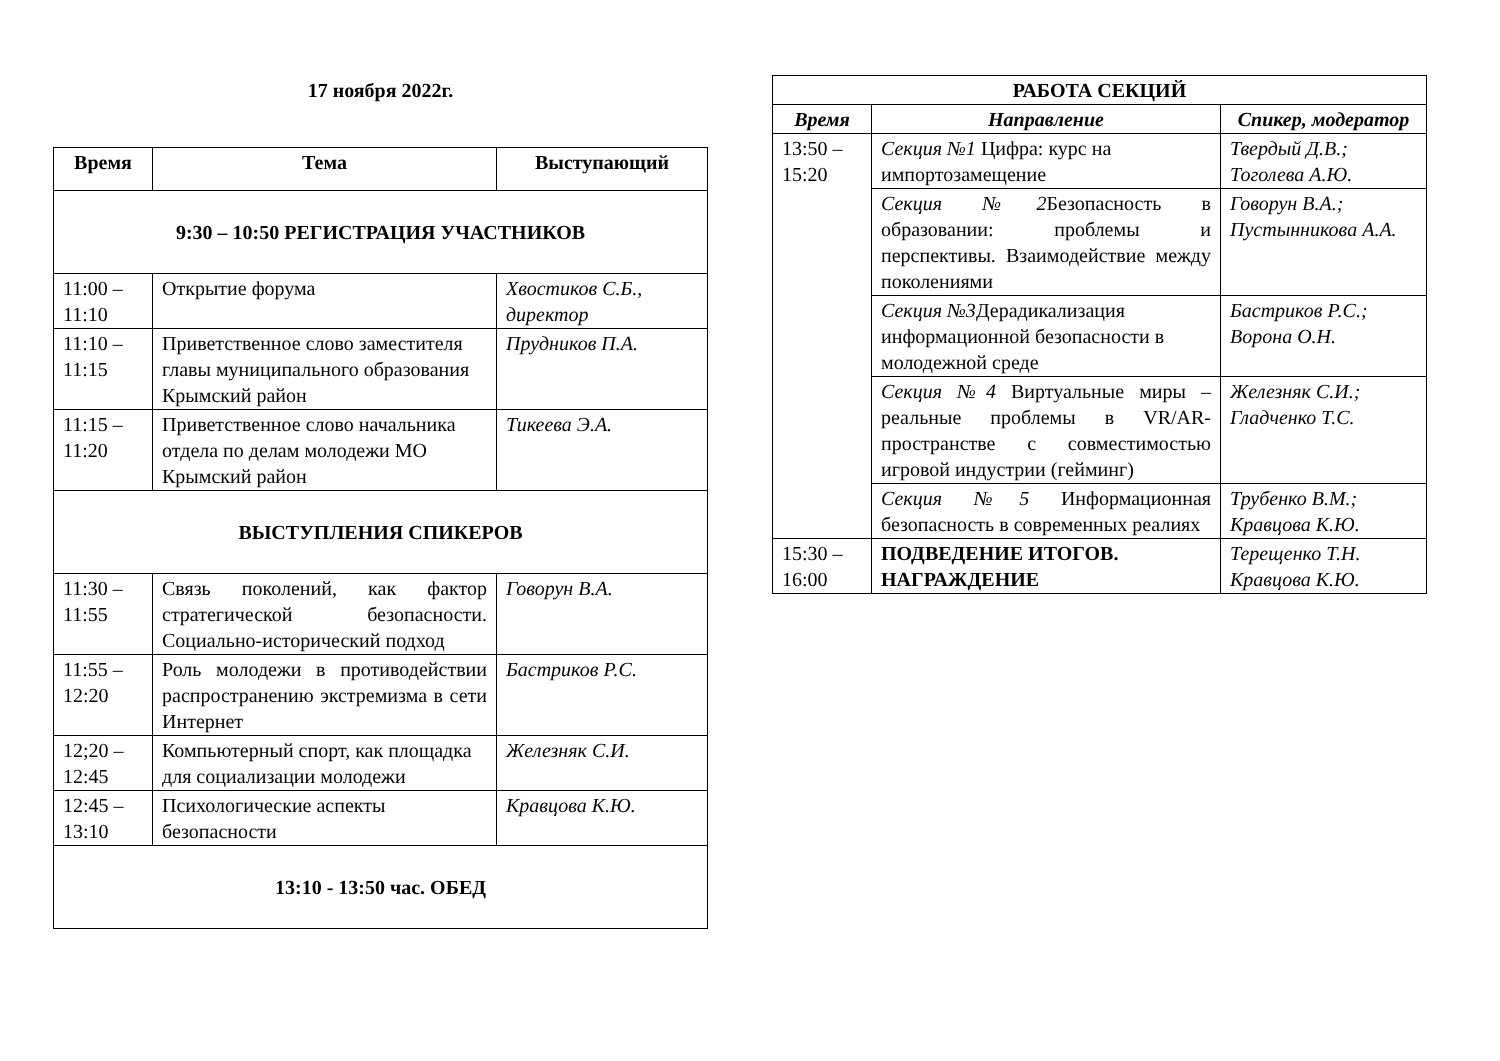17 ноября 2022г.
| Время | Тема | Выступающий |
| --- | --- | --- |
| 9:30 – 10:50 РЕГИСТРАЦИЯ УЧАСТНИКОВ | | |
| 11:00 – 11:10 | Открытие форума | Хвостиков С.Б., директор |
| 11:10 – 11:15 | Приветственное слово заместителя главы муниципального образования Крымский район | Прудников П.А. |
| 11:15 – 11:20 | Приветственное слово начальника отдела по делам молодежи МО Крымский район | Тикеева Э.А. |
| ВЫСТУПЛЕНИЯ СПИКЕРОВ | | |
| 11:30 – 11:55 | Связь поколений, как фактор стратегической безопасности. Социально-исторический подход | Говорун В.А. |
| 11:55 – 12:20 | Роль молодежи в противодействии распространению экстремизма в сети Интернет | Бастриков Р.С. |
| 12;20 – 12:45 | Компьютерный спорт, как площадка для социализации молодежи | Железняк С.И. |
| 12:45 – 13:10 | Психологические аспекты безопасности | Кравцова К.Ю. |
| 13:10 - 13:50 час. ОБЕД | | |
| РАБОТА СЕКЦИЙ | | |
| --- | --- | --- |
| Время | Направление | Спикер, модератор |
| 13:50 – 15:20 | Секция №1 Цифра: курс на импортозамещение | Твердый Д.В.; Тоголева А.Ю. |
| | Секция №2 Безопасность в образовании: проблемы и перспективы. Взаимодействие между поколениями | Говорун В.А.; Пустынникова А.А. |
| | Секция №3 Дерадикализация информационной безопасности в молодежной среде | Бастриков Р.С.; Ворона О.Н. |
| | Секция №4 Виртуальные миры – реальные проблемы в VR/AR-пространстве с совместимостью игровой индустрии (гейминг) | Железняк С.И.; Гладченко Т.С. |
| | Секция №5 Информационная безопасность в современных реалиях | Трубенко В.М.; Кравцова К.Ю. |
| 15:30 – 16:00 | ПОДВЕДЕНИЕ ИТОГОВ. НАГРАЖДЕНИЕ | Терещенко Т.Н. Кравцова К.Ю. |